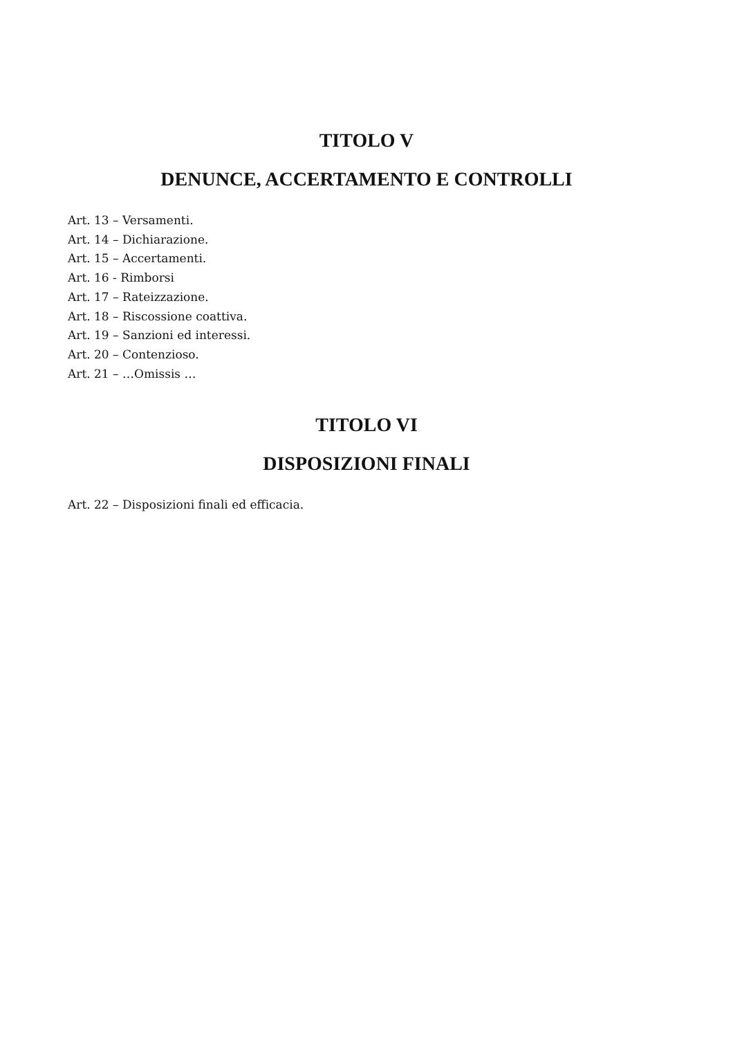TITOLO V
DENUNCE, ACCERTAMENTO E CONTROLLI
Art. 13 – Versamenti.
Art. 14 – Dichiarazione.
Art. 15 – Accertamenti.
Art. 16 - Rimborsi
Art. 17 – Rateizzazione.
Art. 18 – Riscossione coattiva.
Art. 19 – Sanzioni ed interessi.
Art. 20 – Contenzioso.
Art. 21 – …Omissis …
TITOLO VI
DISPOSIZIONI FINALI
Art. 22 – Disposizioni finali ed efficacia.